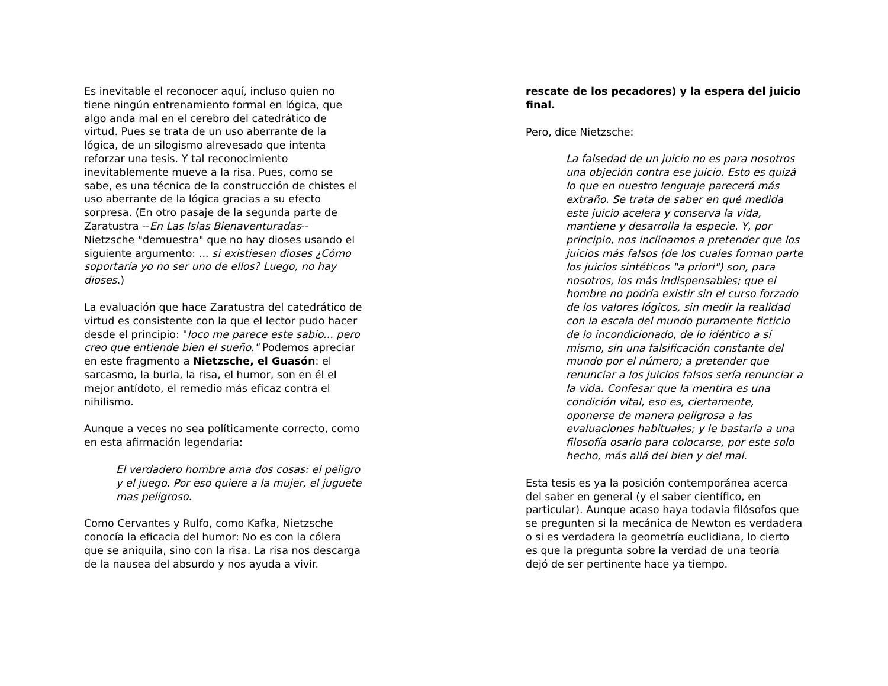Es inevitable el reconocer aquí, incluso quien no tiene ningún entrenamiento formal en lógica, que algo anda mal en el cerebro del catedrático de virtud. Pues se trata de un uso aberrante de la lógica, de un silogismo alrevesado que intenta reforzar una tesis. Y tal reconocimiento inevitablemente mueve a la risa. Pues, como se sabe, es una técnica de la construcción de chistes el uso aberrante de la lógica gracias a su efecto sorpresa. (En otro pasaje de la segunda parte de Zaratustra --En Las Islas Bienaventuradas-- Nietzsche "demuestra" que no hay dioses usando el siguiente argumento: ... si existiesen dioses ¿Cómo soportaría yo no ser uno de ellos? Luego, no hay dioses.)
La evaluación que hace Zaratustra del catedrático de virtud es consistente con la que el lector pudo hacer desde el principio: "loco me parece este sabio... pero creo que entiende bien el sueño." Podemos apreciar en este fragmento a Nietzsche, el Guasón: el sarcasmo, la burla, la risa, el humor, son en él el mejor antídoto, el remedio más eficaz contra el nihilismo.
Aunque a veces no sea políticamente correcto, como en esta afirmación legendaria:
El verdadero hombre ama dos cosas: el peligro y el juego. Por eso quiere a la mujer, el juguete mas peligroso.
Como Cervantes y Rulfo, como Kafka, Nietzsche conocía la eficacia del humor: No es con la cólera que se aniquila, sino con la risa. La risa nos descarga de la nausea del absurdo y nos ayuda a vivir.
rescate de los pecadores) y la espera del juicio final.
Pero, dice Nietzsche:
La falsedad de un juicio no es para nosotros una objeción contra ese juicio. Esto es quizá lo que en nuestro lenguaje parecerá más extraño. Se trata de saber en qué medida este juicio acelera y conserva la vida, mantiene y desarrolla la especie. Y, por principio, nos inclinamos a pretender que los juicios más falsos (de los cuales forman parte los juicios sintéticos "a priori") son, para nosotros, los más indispensables; que el hombre no podría existir sin el curso forzado de los valores lógicos, sin medir la realidad con la escala del mundo puramente ficticio de lo incondicionado, de lo idéntico a sí mismo, sin una falsificación constante del mundo por el número; a pretender que renunciar a los juicios falsos sería renunciar a la vida. Confesar que la mentira es una condición vital, eso es, ciertamente, oponerse de manera peligrosa a las evaluaciones habituales; y le bastaría a una filosofía osarlo para colocarse, por este solo hecho, más allá del bien y del mal.
Esta tesis es ya la posición contemporánea acerca del saber en general (y el saber científico, en particular). Aunque acaso haya todavía filósofos que se pregunten si la mecánica de Newton es verdadera o si es verdadera la geometría euclidiana, lo cierto es que la pregunta sobre la verdad de una teoría dejó de ser pertinente hace ya tiempo.